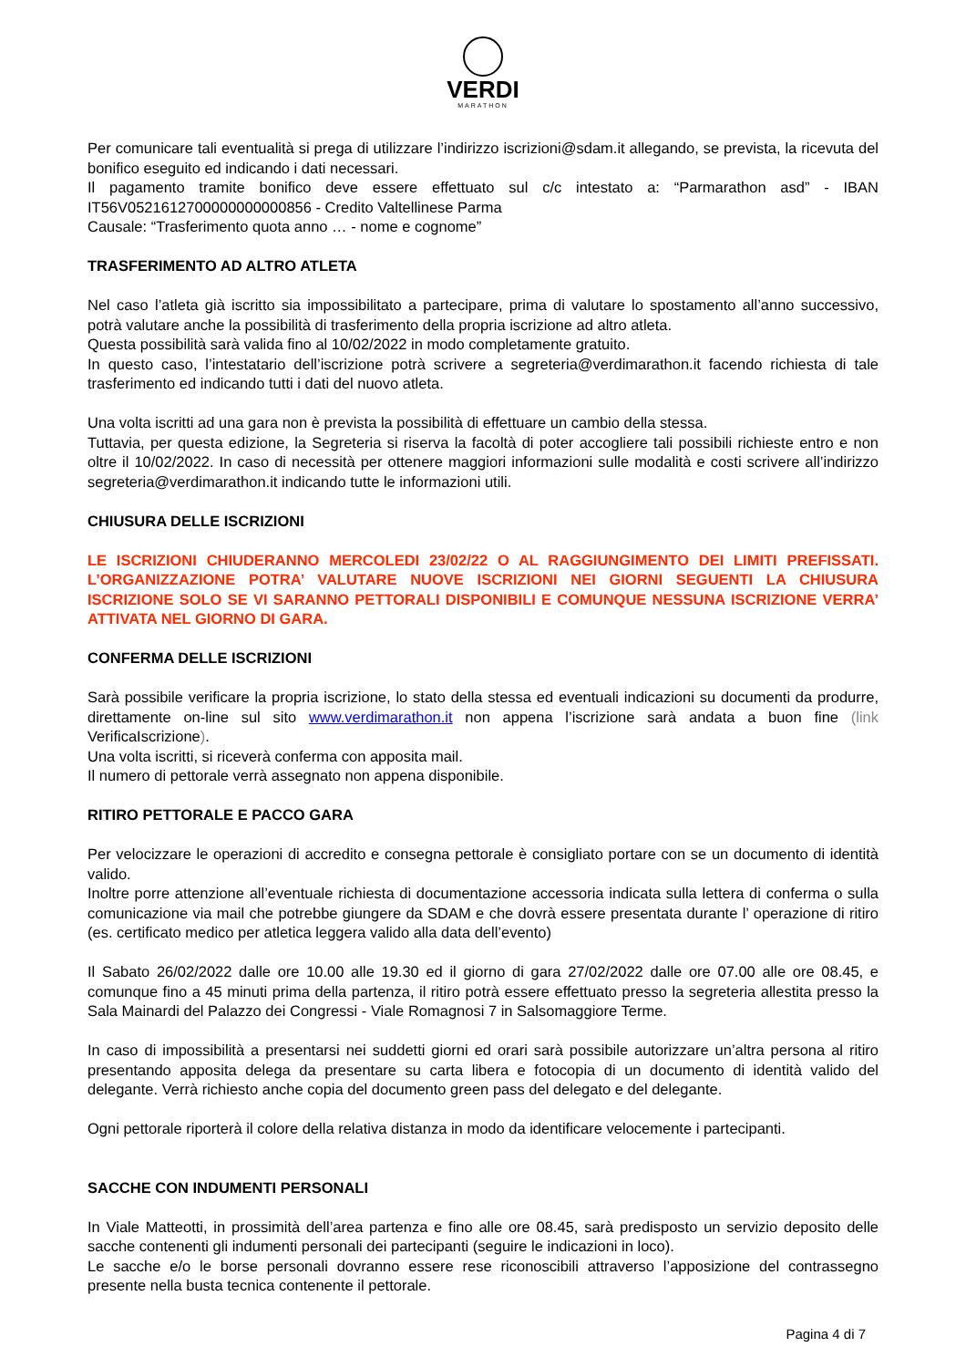VERDI
MARATHON
Per comunicare tali eventualità si prega di utilizzare l’indirizzo iscrizioni@sdam.it allegando, se prevista, la ricevuta del bonifico eseguito ed indicando i dati necessari.
Il pagamento tramite bonifico deve essere effettuato sul c/c intestato a: “Parmarathon asd” - IBAN IT56V0521612700000000000856 - Credito Valtellinese Parma
Causale: “Trasferimento quota anno … - nome e cognome”
TRASFERIMENTO AD ALTRO ATLETA
Nel caso l’atleta già iscritto sia impossibilitato a partecipare, prima di valutare lo spostamento all’anno successivo, potrà valutare anche la possibilità di trasferimento della propria iscrizione ad altro atleta.
Questa possibilità sarà valida fino al 10/02/2022 in modo completamente gratuito.
In questo caso, l’intestatario dell’iscrizione potrà scrivere a segreteria@verdimarathon.it facendo richiesta di tale trasferimento ed indicando tutti i dati del nuovo atleta.
Una volta iscritti ad una gara non è prevista la possibilità di effettuare un cambio della stessa.
Tuttavia, per questa edizione, la Segreteria si riserva la facoltà di poter accogliere tali possibili richieste entro e non oltre il 10/02/2022. In caso di necessità per ottenere maggiori informazioni sulle modalità e costi scrivere all’indirizzo segreteria@verdimarathon.it indicando tutte le informazioni utili.
CHIUSURA DELLE ISCRIZIONI
LE ISCRIZIONI CHIUDERANNO MERCOLEDI 23/02/22 O AL RAGGIUNGIMENTO DEI LIMITI PREFISSATI. L’ORGANIZZAZIONE POTRA’ VALUTARE NUOVE ISCRIZIONI NEI GIORNI SEGUENTI LA CHIUSURA ISCRIZIONE SOLO SE VI SARANNO PETTORALI DISPONIBILI E COMUNQUE NESSUNA ISCRIZIONE VERRA’ ATTIVATA NEL GIORNO DI GARA.
CONFERMA DELLE ISCRIZIONI
Sarà possibile verificare la propria iscrizione, lo stato della stessa ed eventuali indicazioni su documenti da produrre, direttamente on-line sul sito www.verdimarathon.it non appena l’iscrizione sarà andata a buon fine (link VerificaIscrizione).
Una volta iscritti, si riceverà conferma con apposita mail.
Il numero di pettorale verrà assegnato non appena disponibile.
RITIRO PETTORALE E PACCO GARA
Per velocizzare le operazioni di accredito e consegna pettorale è consigliato portare con se un documento di identità valido.
Inoltre porre attenzione all’eventuale richiesta di documentazione accessoria indicata sulla lettera di conferma o sulla comunicazione via mail che potrebbe giungere da SDAM e che dovrà essere presentata durante l’ operazione di ritiro (es. certificato medico per atletica leggera valido alla data dell’evento)
Il Sabato 26/02/2022 dalle ore 10.00 alle 19.30 ed il giorno di gara 27/02/2022 dalle ore 07.00 alle ore 08.45, e comunque fino a 45 minuti prima della partenza, il ritiro potrà essere effettuato presso la segreteria allestita presso la Sala Mainardi del Palazzo dei Congressi - Viale Romagnosi 7 in Salsomaggiore Terme.
In caso di impossibilità a presentarsi nei suddetti giorni ed orari sarà possibile autorizzare un’altra persona al ritiro presentando apposita delega da presentare su carta libera e fotocopia di un documento di identità valido del delegante. Verrà richiesto anche copia del documento green pass del delegato e del delegante.
Ogni pettorale riporterà il colore della relativa distanza in modo da identificare velocemente i partecipanti.
SACCHE CON INDUMENTI PERSONALI
In Viale Matteotti, in prossimità dell’area partenza e fino alle ore 08.45, sarà predisposto un servizio deposito delle sacche contenenti gli indumenti personali dei partecipanti (seguire le indicazioni in loco).
Le sacche e/o le borse personali dovranno essere rese riconoscibili attraverso l’apposizione del contrassegno presente nella busta tecnica contenente il pettorale.
Pagina 4 di 7